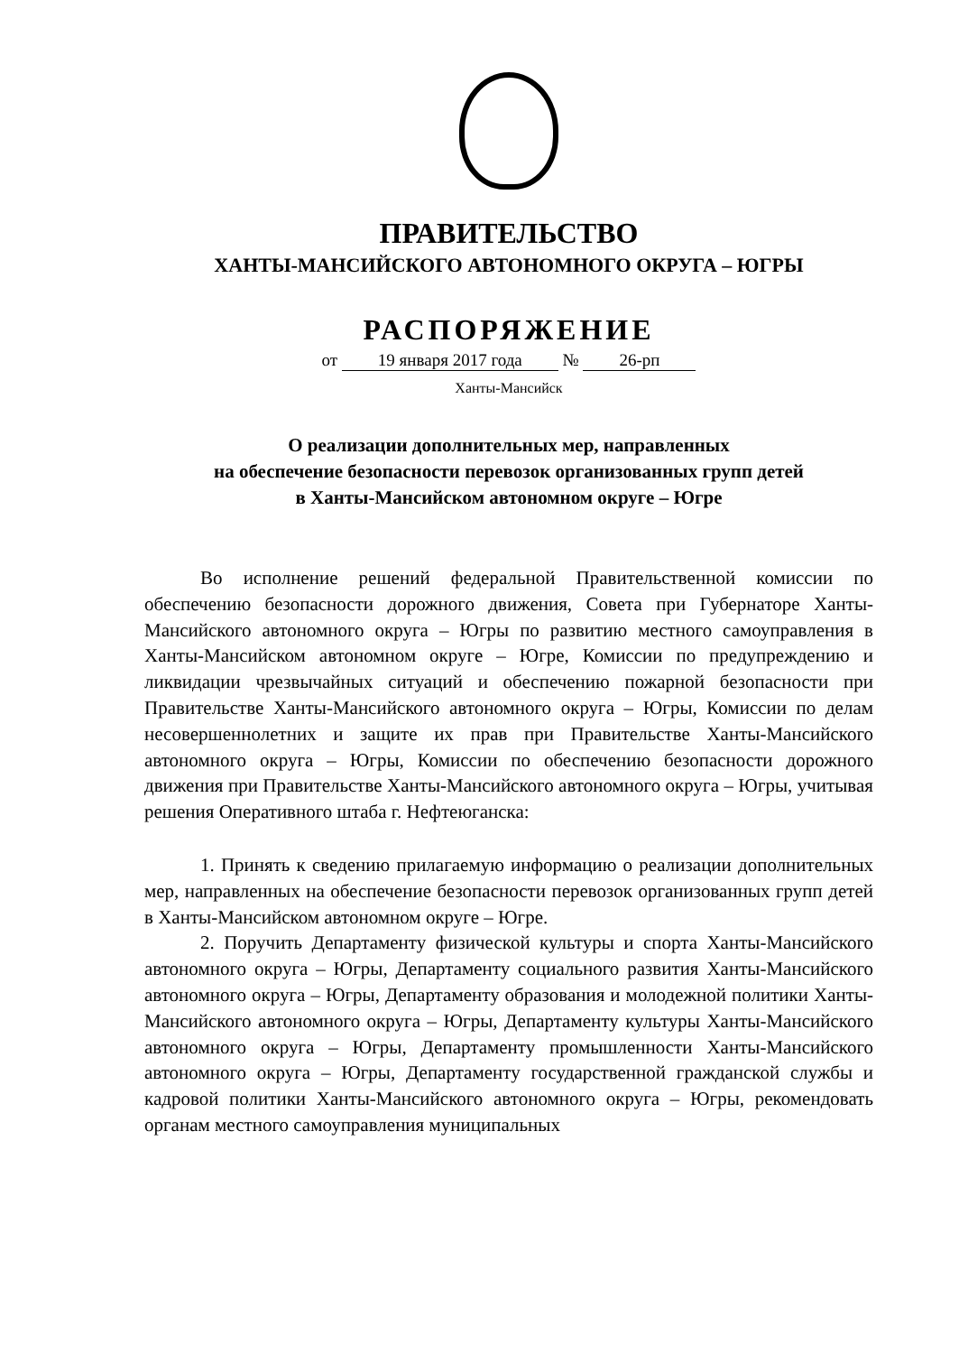ПРАВИТЕЛЬСТВО
ХАНТЫ-МАНСИЙСКОГО АВТОНОМНОГО ОКРУГА – ЮГРЫ
РАСПОРЯЖЕНИЕ
от 19 января 2017 года № 26-рп
Ханты-Мансийск
О реализации дополнительных мер, направленных
на обеспечение безопасности перевозок организованных групп детей
в Ханты-Мансийском автономном округе – Югре
Во исполнение решений федеральной Правительственной комиссии по обеспечению безопасности дорожного движения, Совета при Губернаторе Ханты-Мансийского автономного округа – Югры по развитию местного самоуправления в Ханты-Мансийском автономном округе – Югре, Комиссии по предупреждению и ликвидации чрезвычайных ситуаций и обеспечению пожарной безопасности при Правительстве Ханты-Мансийского автономного округа – Югры, Комиссии по делам несовершеннолетних и защите их прав при Правительстве Ханты-Мансийского автономного округа – Югры, Комиссии по обеспечению безопасности дорожного движения при Правительстве Ханты-Мансийского автономного округа – Югры, учитывая решения Оперативного штаба г. Нефтеюганска:
1. Принять к сведению прилагаемую информацию о реализации дополнительных мер, направленных на обеспечение безопасности перевозок организованных групп детей в Ханты-Мансийском автономном округе – Югре.
2. Поручить Департаменту физической культуры и спорта Ханты-Мансийского автономного округа – Югры, Департаменту социального развития Ханты-Мансийского автономного округа – Югры, Департаменту образования и молодежной политики Ханты-Мансийского автономного округа – Югры, Департаменту культуры Ханты-Мансийского автономного округа – Югры, Департаменту промышленности Ханты-Мансийского автономного округа – Югры, Департаменту государственной гражданской службы и кадровой политики Ханты-Мансийского автономного округа – Югры, рекомендовать органам местного самоуправления муниципальных